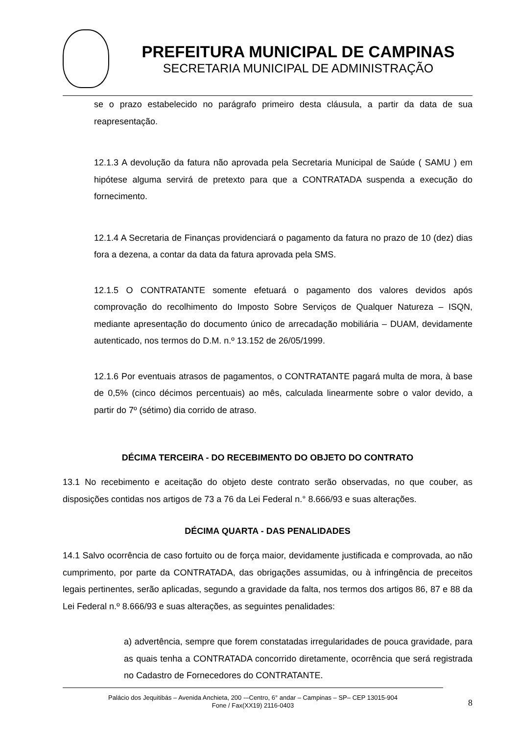PREFEITURA MUNICIPAL DE CAMPINAS
SECRETARIA MUNICIPAL DE ADMINISTRAÇÃO
se o prazo estabelecido no parágrafo primeiro desta cláusula, a partir da data de sua reapresentação.
12.1.3 A devolução da fatura não aprovada pela Secretaria Municipal de Saúde ( SAMU ) em hipótese alguma servirá de pretexto para que a CONTRATADA suspenda a execução do fornecimento.
12.1.4 A Secretaria de Finanças providenciará o pagamento da fatura no prazo de 10 (dez) dias fora a dezena, a contar da data da fatura aprovada pela SMS.
12.1.5 O CONTRATANTE somente efetuará o pagamento dos valores devidos após comprovação do recolhimento do Imposto Sobre Serviços de Qualquer Natureza – ISQN, mediante apresentação do documento único de arrecadação mobiliária – DUAM, devidamente autenticado, nos termos do D.M. n.º 13.152 de 26/05/1999.
12.1.6 Por eventuais atrasos de pagamentos, o CONTRATANTE pagará multa de mora, à base de 0,5% (cinco décimos percentuais) ao mês, calculada linearmente sobre o valor devido, a partir do 7º (sétimo) dia corrido de atraso.
DÉCIMA TERCEIRA - DO RECEBIMENTO DO OBJETO DO CONTRATO
13.1 No recebimento e aceitação do objeto deste contrato serão observadas, no que couber, as disposições contidas nos artigos de 73 a 76 da Lei Federal n.° 8.666/93 e suas alterações.
DÉCIMA QUARTA - DAS PENALIDADES
14.1 Salvo ocorrência de caso fortuito ou de força maior, devidamente justificada e comprovada, ao não cumprimento, por parte da CONTRATADA, das obrigações assumidas, ou à infringência de preceitos legais pertinentes, serão aplicadas, segundo a gravidade da falta, nos termos dos artigos 86, 87 e 88 da Lei Federal n.º 8.666/93 e suas alterações, as seguintes penalidades:
a) advertência, sempre que forem constatadas irregularidades de pouca gravidade, para as quais tenha a CONTRATADA concorrido diretamente, ocorrência que será registrada no Cadastro de Fornecedores do CONTRATANTE.
8
Palácio dos Jequitibás – Avenida Anchieta, 200 -–Centro, 6° andar – Campinas – SP– CEP 13015-904
Fone / Fax(XX19) 2116-0403